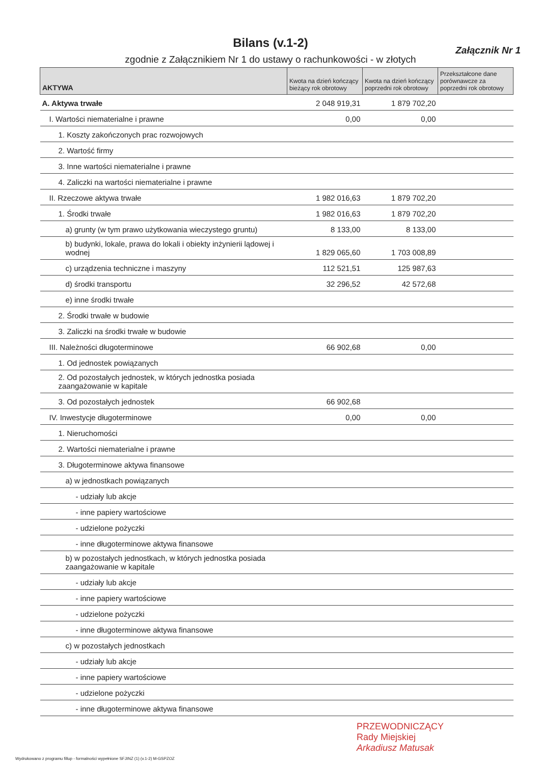Bilans (v.1-2)
Załącznik Nr 1
zgodnie z Załącznikiem Nr 1 do ustawy o rachunkowości - w złotych
| AKTYWA | Kwota na dzień kończący bieżący rok obrotowy | Kwota na dzień kończący poprzedni rok obrotowy | Przekształcone dane porównawcze za poprzedni rok obrotowy |
| --- | --- | --- | --- |
| A. Aktywa trwałe | 2 048 919,31 | 1 879 702,20 | |
| I. Wartości niematerialne i prawne | 0,00 | 0,00 | |
| 1. Koszty zakończonych prac rozwojowych | | | |
| 2. Wartość firmy | | | |
| 3. Inne wartości niematerialne i prawne | | | |
| 4. Zaliczki na wartości niematerialne i prawne | | | |
| II. Rzeczowe aktywa trwałe | 1 982 016,63 | 1 879 702,20 | |
| 1. Środki trwałe | 1 982 016,63 | 1 879 702,20 | |
| a) grunty (w tym prawo użytkowania wieczystego gruntu) | 8 133,00 | 8 133,00 | |
| b) budynki, lokale, prawa do lokali i obiekty inżynierii lądowej i wodnej | 1 829 065,60 | 1 703 008,89 | |
| c) urządzenia techniczne i maszyny | 112 521,51 | 125 987,63 | |
| d) środki transportu | 32 296,52 | 42 572,68 | |
| e) inne środki trwałe | | | |
| 2. Środki trwałe w budowie | | | |
| 3. Zaliczki na środki trwałe w budowie | | | |
| III. Należności długoterminowe | 66 902,68 | 0,00 | |
| 1. Od jednostek powiązanych | | | |
| 2. Od pozostałych jednostek, w których jednostka posiada zaangażowanie w kapitale | | | |
| 3. Od pozostałych jednostek | 66 902,68 | | |
| IV. Inwestycje długoterminowe | 0,00 | 0,00 | |
| 1. Nieruchomości | | | |
| 2. Wartości niematerialne i prawne | | | |
| 3. Długoterminowe aktywa finansowe | | | |
| a) w jednostkach powiązanych | | | |
| - udziały lub akcje | | | |
| - inne papiery wartościowe | | | |
| - udzielone pożyczki | | | |
| - inne długoterminowe aktywa finansowe | | | |
| b) w pozostałych jednostkach, w których jednostka posiada zaangażowanie w kapitale | | | |
| - udziały lub akcje | | | |
| - inne papiery wartościowe | | | |
| - udzielone pożyczki | | | |
| - inne długoterminowe aktywa finansowe | | | |
| c) w pozostałych jednostkach | | | |
| - udziały lub akcje | | | |
| - inne papiery wartościowe | | | |
| - udzielone pożyczki | | | |
| - inne długoterminowe aktywa finansowe | | | |
PRZEWODNICZĄCY
Rady Miejskiej
Arkadiusz Matusak
Wydrukowano z programu fillup - formalności wypełnione SFJINZ (1) (v.1-2) M-GSPZOZ